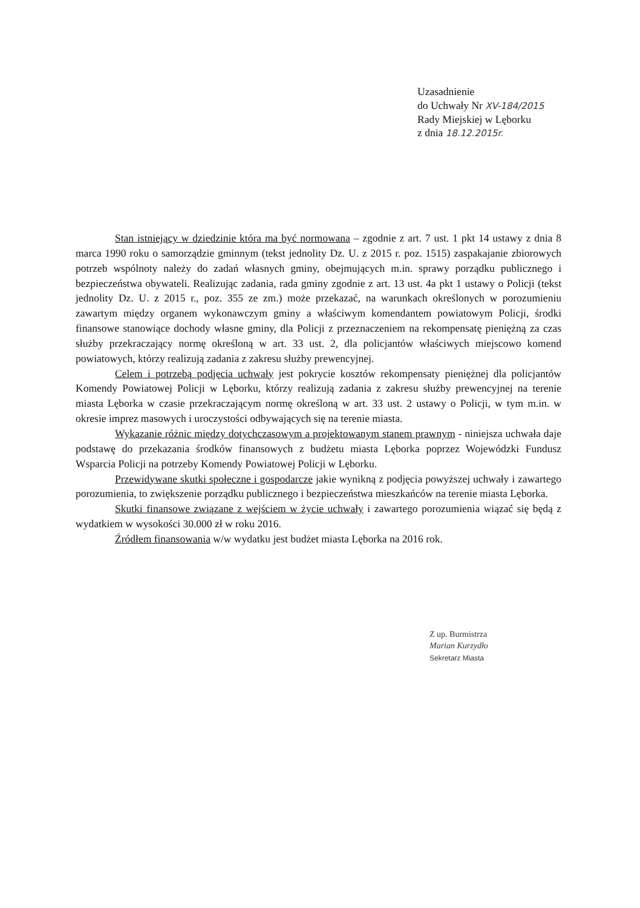Uzasadnienie
do Uchwały Nr XV-184/2015
Rady Miejskiej w Lęborku
z dnia 18.12.2015r.
Stan istniejący w dziedzinie która ma być normowana – zgodnie z art. 7 ust. 1 pkt 14 ustawy z dnia 8 marca 1990 roku o samorządzie gminnym (tekst jednolity Dz. U. z 2015 r. poz. 1515) zaspakajanie zbiorowych potrzeb wspólnoty należy do zadań własnych gminy, obejmujących m.in. sprawy porządku publicznego i bezpieczeństwa obywateli. Realizując zadania, rada gminy zgodnie z art. 13 ust. 4a pkt 1 ustawy o Policji (tekst jednolity Dz. U. z 2015 r., poz. 355 ze zm.) może przekazać, na warunkach określonych w porozumieniu zawartym między organem wykonawczym gminy a właściwym komendantem powiatowym Policji, środki finansowe stanowiące dochody własne gminy, dla Policji z przeznaczeniem na rekompensatę pieniężną za czas służby przekraczający normę określoną w art. 33 ust. 2, dla policjantów właściwych miejscowo komend powiatowych, którzy realizują zadania z zakresu służby prewencyjnej.
Celem i potrzebą podjęcia uchwały jest pokrycie kosztów rekompensaty pieniężnej dla policjantów Komendy Powiatowej Policji w Lęborku, którzy realizują zadania z zakresu służby prewencyjnej na terenie miasta Lęborka w czasie przekraczającym normę określoną w art. 33 ust. 2 ustawy o Policji, w tym m.in. w okresie imprez masowych i uroczystości odbywających się na terenie miasta.
Wykazanie różnic między dotychczasowym a projektowanym stanem prawnym - niniejsza uchwała daje podstawę do przekazania środków finansowych z budżetu miasta Lęborka poprzez Wojewódzki Fundusz Wsparcia Policji na potrzeby Komendy Powiatowej Policji w Lęborku.
Przewidywane skutki społeczne i gospodarcze jakie wynikną z podjęcia powyższej uchwały i zawartego porozumienia, to zwiększenie porządku publicznego i bezpieczeństwa mieszkańców na terenie miasta Lęborka.
Skutki finansowe związane z wejściem w życie uchwały i zawartego porozumienia wiązać się będą z wydatkiem w wysokości 30.000 zł w roku 2016.
Źródłem finansowania w/w wydatku jest budżet miasta Lęborka na 2016 rok.
Z up. Burmistrza
Marian Kurzydło
Sekretarz Miasta